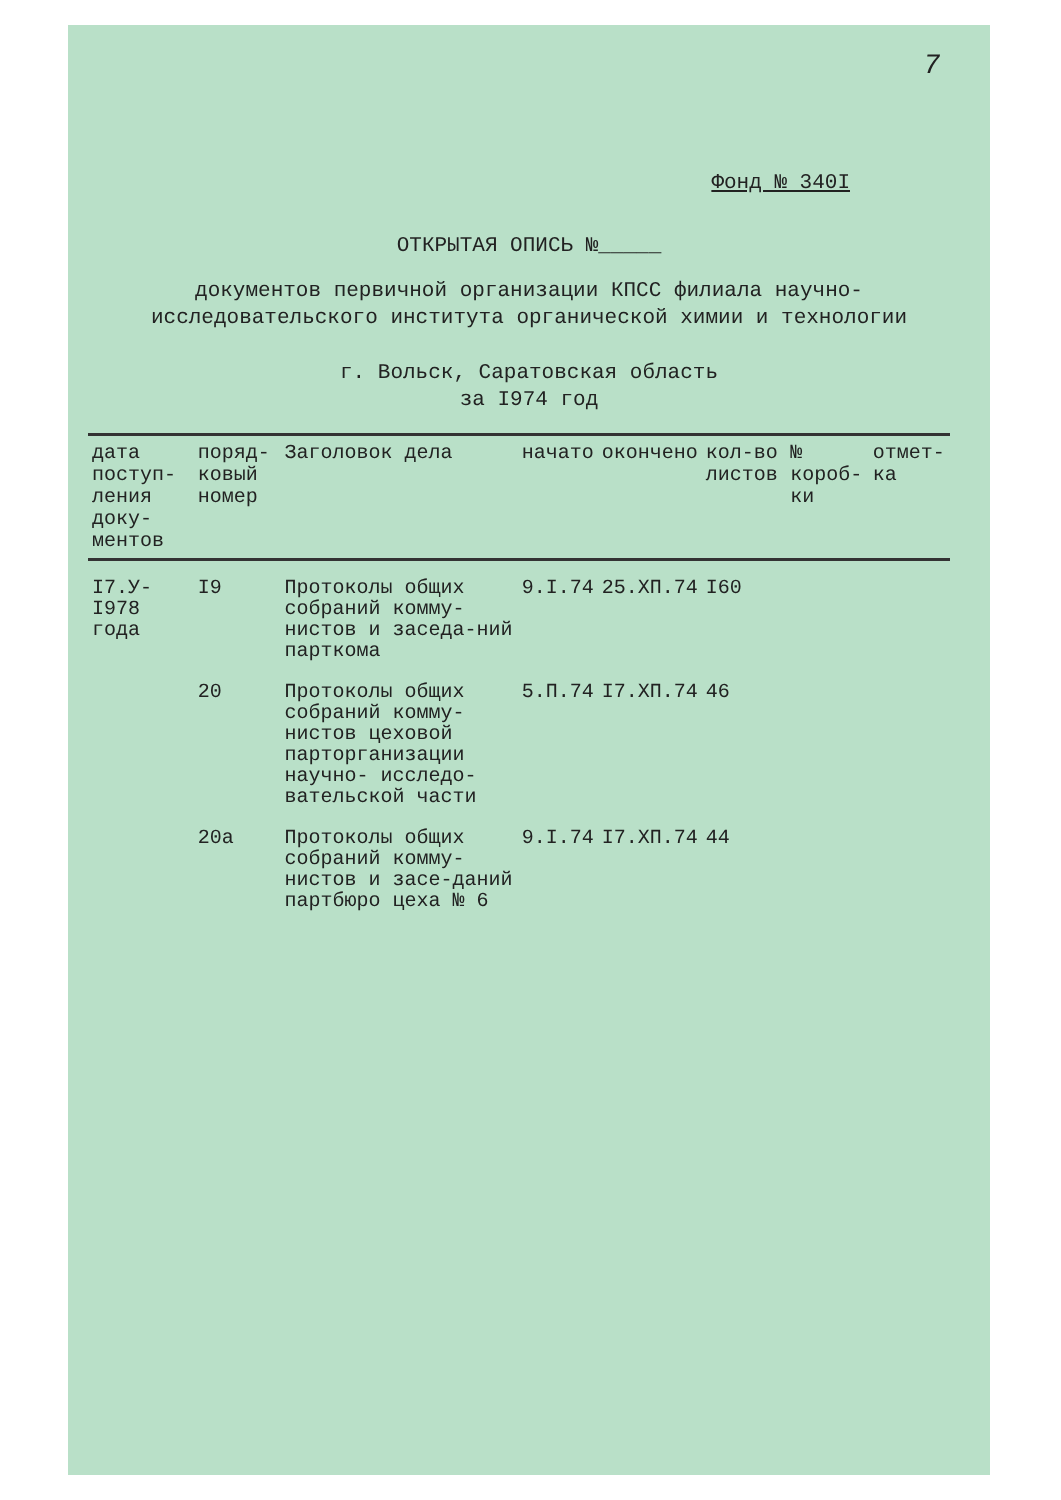7
Фонд № 340I
ОТКРЫТАЯ ОПИСЬ №_____
документов первичной организации КПСС филиала научно-
исследовательского института органической химии и технологии
г. Вольск, Саратовская область
за I974 год
| дата поступ-ления доку-ментов | поряд-ковый номер | Заголовок дела | начато | окончено | кол-во листов | № короб-ки | отмет-ка |
| --- | --- | --- | --- | --- | --- | --- | --- |
| I7.У- I978 года | I9 | Протоколы общих собраний комму-нистов и заседа-ний парткома | 9.I.74 | 25.XП.74 | I60 | | |
| | 20 | Протоколы общих собраний комму-нистов цеховой парторганизации научно- исследо-вательской части | 5.П.74 | I7.XП.74 | 46 | | |
| | 20а | Протоколы общих собраний комму-нистов и засе-даний партбюро цеха № 6 | 9.I.74 | I7.XП.74 | 44 | | |